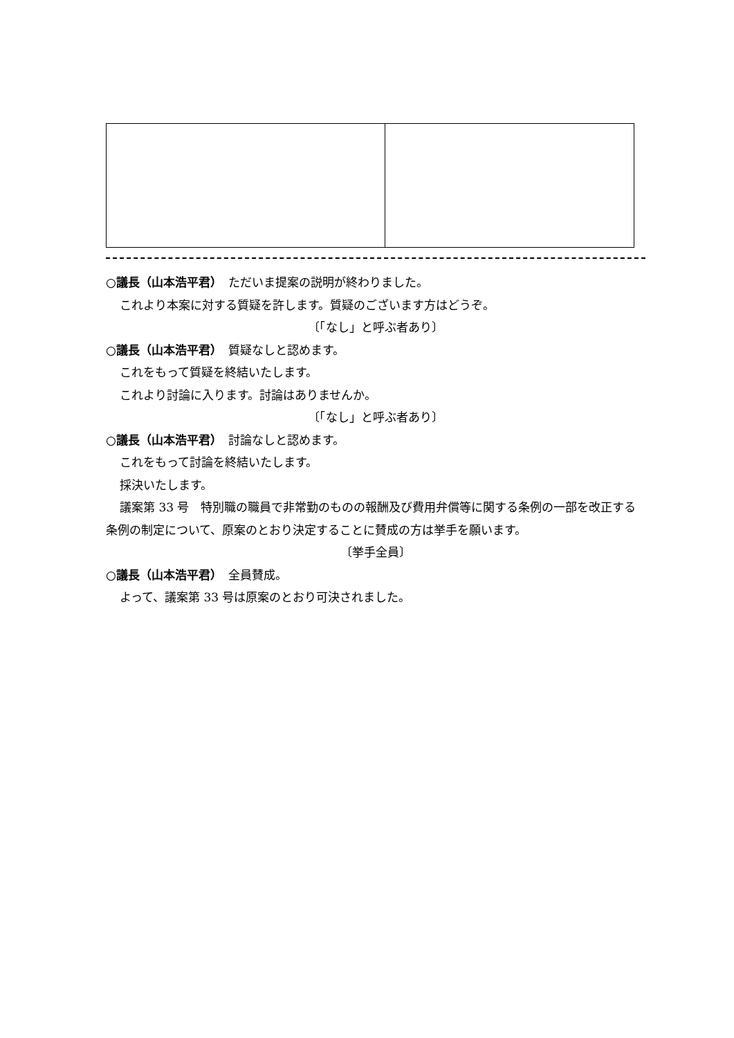○議長（山本浩平君）　ただいま提案の説明が終わりました。
これより本案に対する質疑を許します。質疑のございます方はどうぞ。
〔「なし」と呼ぶ者あり〕
○議長（山本浩平君）　質疑なしと認めます。
これをもって質疑を終結いたします。
これより討論に入ります。討論はありませんか。
〔「なし」と呼ぶ者あり〕
○議長（山本浩平君）　討論なしと認めます。
これをもって討論を終結いたします。
採決いたします。
議案第 33 号　特別職の職員で非常勤のものの報酬及び費用弁償等に関する条例の一部を改正する条例の制定について、原案のとおり決定することに賛成の方は挙手を願います。
〔挙手全員〕
○議長（山本浩平君）　全員賛成。
よって、議案第 33 号は原案のとおり可決されました。